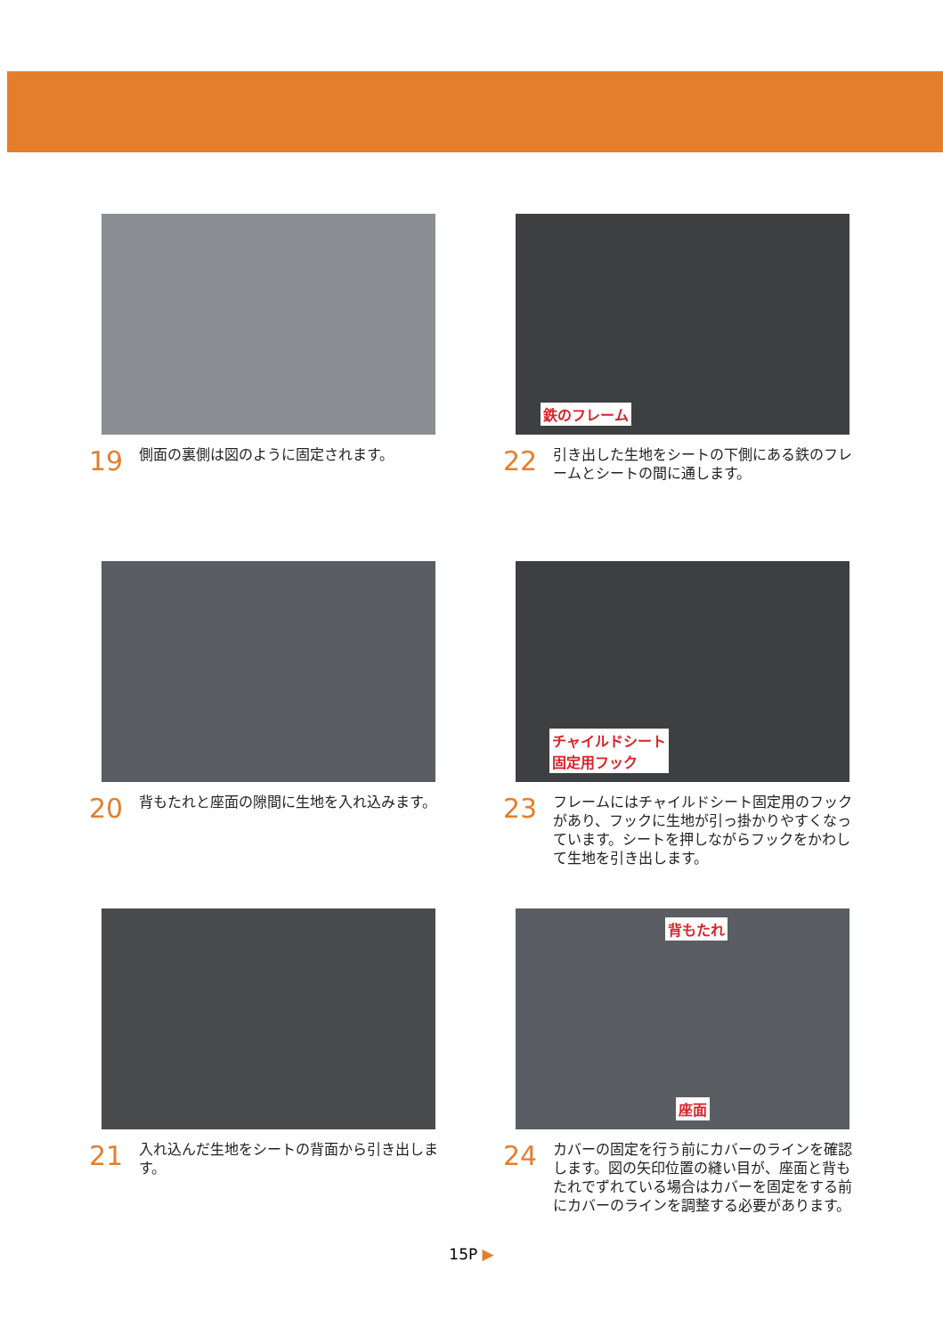19 側面の裏側は図のように固定されます。
20 背もたれと座面の隙間に生地を入れ込みます。
21 入れ込んだ生地をシートの背面から引き出します。
鉄のフレーム
22 引き出した生地をシートの下側にある鉄のフレームとシートの間に通します。
チャイルドシート
固定用フック
23 フレームにはチャイルドシート固定用のフックがあり、フックに生地が引っ掛かりやすくなっています。シートを押しながらフックをかわして生地を引き出します。
背もたれ
座面
24 カバーの固定を行う前にカバーのラインを確認します。図の矢印位置の縫い目が、座面と背もたれでずれている場合はカバーを固定をする前にカバーのラインを調整する必要があります。
15P ▶